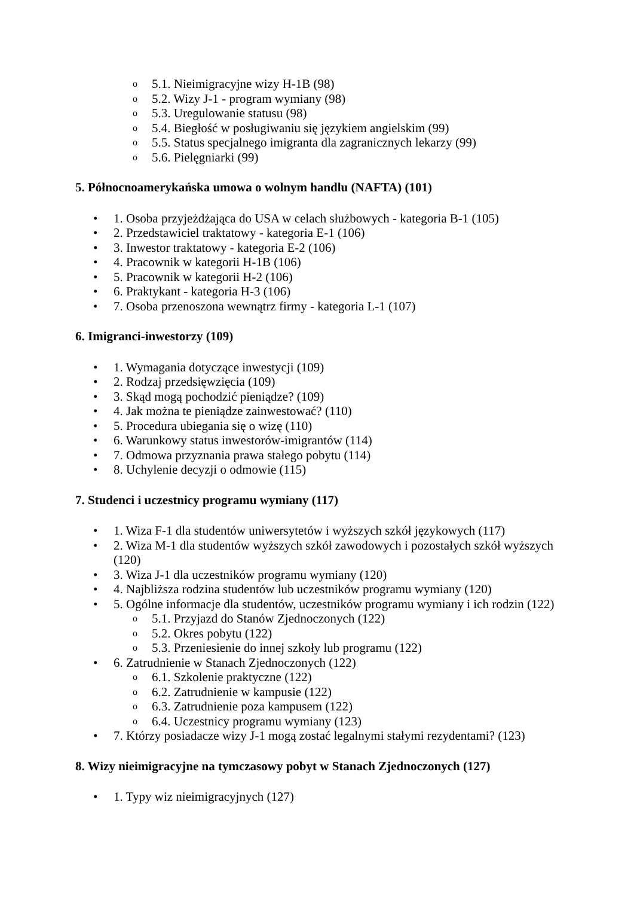o 5.1. Nieimigracyjne wizy H-1B (98)
o 5.2. Wizy J-1 - program wymiany (98)
o 5.3. Uregulowanie statusu (98)
o 5.4. Biegłość w posługiwaniu się językiem angielskim (99)
o 5.5. Status specjalnego imigranta dla zagranicznych lekarzy (99)
o 5.6. Pielęgniarki (99)
5. Północnoamerykańska umowa o wolnym handlu (NAFTA) (101)
• 1. Osoba przyjeżdżająca do USA w celach służbowych - kategoria B-1 (105)
• 2. Przedstawiciel traktatowy - kategoria E-1 (106)
• 3. Inwestor traktatowy - kategoria E-2 (106)
• 4. Pracownik w kategorii H-1B (106)
• 5. Pracownik w kategorii H-2 (106)
• 6. Praktykant - kategoria H-3 (106)
• 7. Osoba przenoszona wewnątrz firmy - kategoria L-1 (107)
6. Imigranci-inwestorzy (109)
• 1. Wymagania dotyczące inwestycji (109)
• 2. Rodzaj przedsięwzięcia (109)
• 3. Skąd mogą pochodzić pieniądze? (109)
• 4. Jak można te pieniądze zainwestować? (110)
• 5. Procedura ubiegania się o wizę (110)
• 6. Warunkowy status inwestorów-imigrantów (114)
• 7. Odmowa przyznania prawa stałego pobytu (114)
• 8. Uchylenie decyzji o odmowie (115)
7. Studenci i uczestnicy programu wymiany (117)
• 1. Wiza F-1 dla studentów uniwersytetów i wyższych szkół językowych (117)
• 2. Wiza M-1 dla studentów wyższych szkół zawodowych i pozostałych szkół wyższych (120)
• 3. Wiza J-1 dla uczestników programu wymiany (120)
• 4. Najbliższa rodzina studentów lub uczestników programu wymiany (120)
• 5. Ogólne informacje dla studentów, uczestników programu wymiany i ich rodzin (122)
o 5.1. Przyjazd do Stanów Zjednoczonych (122)
o 5.2. Okres pobytu (122)
o 5.3. Przeniesienie do innej szkoły lub programu (122)
• 6. Zatrudnienie w Stanach Zjednoczonych (122)
o 6.1. Szkolenie praktyczne (122)
o 6.2. Zatrudnienie w kampusie (122)
o 6.3. Zatrudnienie poza kampusem (122)
o 6.4. Uczestnicy programu wymiany (123)
• 7. Którzy posiadacze wizy J-1 mogą zostać legalnymi stałymi rezydentami? (123)
8. Wizy nieimigracyjne na tymczasowy pobyt w Stanach Zjednoczonych (127)
• 1. Typy wiz nieimigracyjnych (127)